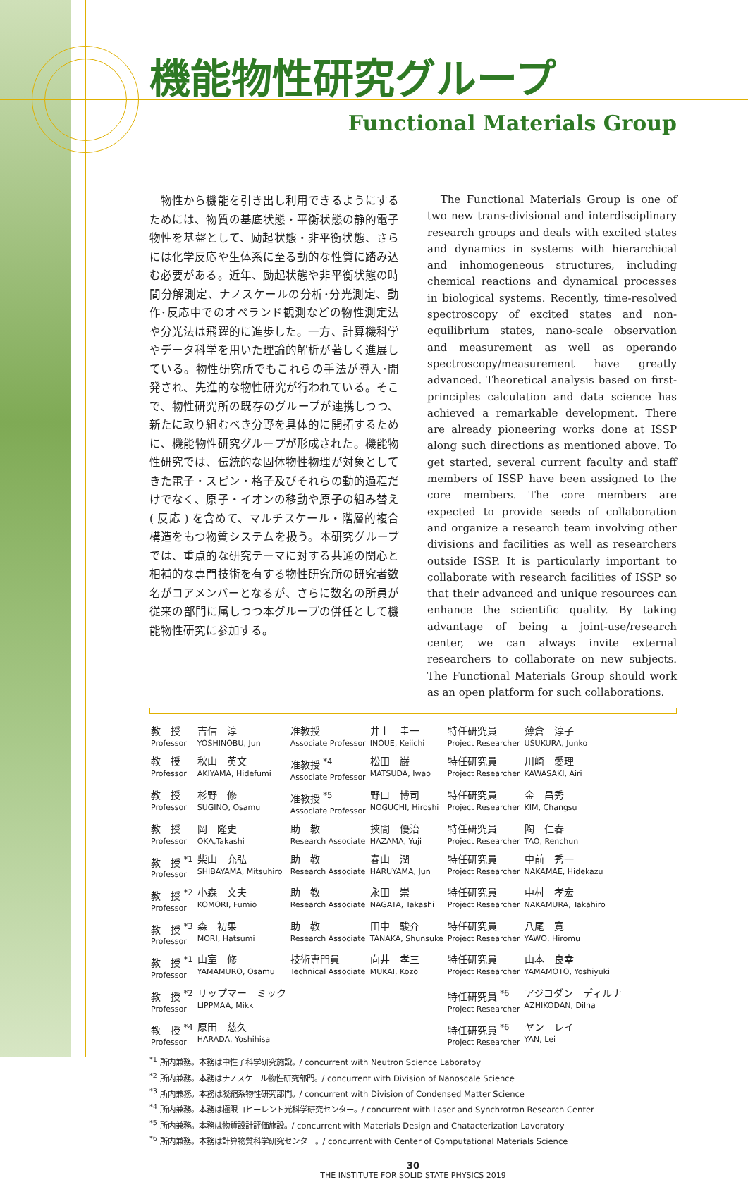機能物性研究グループ
Functional Materials Group
　物性から機能を引き出し利用できるようにするためには、物質の基底状態・平衡状態の静的電子物性を基盤として、励起状態・非平衡状態、さらには化学反応や生体系に至る動的な性質に踏み込む必要がある。近年、励起状態や非平衡状態の時間分解測定、ナノスケールの分析･分光測定、動作･反応中でのオペランド観測などの物性測定法や分光法は飛躍的に進歩した。一方、計算機科学やデータ科学を用いた理論的解析が著しく進展している。物性研究所でもこれらの手法が導入･開発され、先進的な物性研究が行われている。そこで、物性研究所の既存のグループが連携しつつ、新たに取り組むべき分野を具体的に開拓するために、機能物性研究グループが形成された。機能物性研究では、伝統的な固体物性物理が対象としてきた電子・スピン・格子及びそれらの動的過程だけでなく、原子・イオンの移動や原子の組み替え ( 反応 ) を含めて、マルチスケール・階層的複合構造をもつ物質システムを扱う。本研究グループでは、重点的な研究テーマに対する共通の関心と相補的な専門技術を有する物性研究所の研究者数名がコアメンバーとなるが、さらに数名の所員が従来の部門に属しつつ本グループの併任として機能物性研究に参加する。
　The Functional Materials Group is one of two new trans-divisional and interdisciplinary research groups and deals with excited states and dynamics in systems with hierarchical and inhomogeneous structures, including chemical reactions and dynamical processes in biological systems. Recently, time-resolved spectroscopy of excited states and non-equilibrium states, nano-scale observation and measurement as well as operando spectroscopy/measurement have greatly advanced. Theoretical analysis based on first-principles calculation and data science has achieved a remarkable development. There are already pioneering works done at ISSP along such directions as mentioned above. To get started, several current faculty and staff members of ISSP have been assigned to the core members. The core members are expected to provide seeds of collaboration and organize a research team involving other divisions and facilities as well as researchers outside ISSP. It is particularly important to collaborate with research facilities of ISSP so that their advanced and unique resources can enhance the scientific quality. By taking advantage of being a joint-use/research center, we can always invite external researchers to collaborate on new subjects. The Functional Materials Group should work as an open platform for such collaborations.
| 教 授 Professor | 吉信 淳 YOSHINOBU, Jun | 准教授 Associate Professor | 井上 圭一 INOUE, Keiichi | 特任研究員 Project Researcher | 薄倉 淳子 USUKURA, Junko |
| 教 授 Professor | 秋山 英文 AKIYAMA, Hidefumi | 准教授 <sup>*4</sup> Associate Professor | 松田 巌 MATSUDA, Iwao | 特任研究員 Project Researcher | 川崎 愛理 KAWASAKI, Airi |
| 教 授 Professor | 杉野 修 SUGINO, Osamu | 准教授 <sup>*5</sup> Associate Professor | 野口 博司 NOGUCHI, Hiroshi | 特任研究員 Project Researcher | 金 昌秀 KIM, Changsu |
| 教 授 Professor | 岡 隆史 OKA,Takashi | 助 教 Research Associate | 挾間 優治 HAZAMA, Yuji | 特任研究員 Project Researcher | 陶 仁春 TAO, Renchun |
| 教 授 <sup>*1</sup> Professor | 柴山 充弘 SHIBAYAMA, Mitsuhiro | 助 教 Research Associate | 春山 潤 HARUYAMA, Jun | 特任研究員 Project Researcher | 中前 秀一 NAKAMAE, Hidekazu |
| 教 授 <sup>*2</sup> Professor | 小森 文夫 KOMORI, Fumio | 助 教 Research Associate | 永田 崇 NAGATA, Takashi | 特任研究員 Project Researcher | 中村 孝宏 NAKAMURA, Takahiro |
| 教 授 <sup>*3</sup> Professor | 森 初果 MORI, Hatsumi | 助 教 Research Associate | 田中 駿介 TANAKA, Shunsuke | 特任研究員 Project Researcher | 八尾 寛 YAWO, Hiromu |
| 教 授 <sup>*1</sup> Professor | 山室 修 YAMAMURO, Osamu | 技術専門員 Technical Associate | 向井 孝三 MUKAI, Kozo | 特任研究員 Project Researcher | 山本 良幸 YAMAMOTO, Yoshiyuki |
| 教 授 <sup>*2</sup> Professor | リップマー ミック LIPPMAA, Mikk | | | 特任研究員 <sup>*6</sup> Project Researcher | アジコダン ディルナ AZHIKODAN, Dilna |
| 教 授 <sup>*4</sup> Professor | 原田 慈久 HARADA, Yoshihisa | | | 特任研究員 <sup>*6</sup> Project Researcher | ヤン レイ YAN, Lei |
<sup>*1</sup> 所内兼務。本務は中性子科学研究施設。/ concurrent with Neutron Science Laboratoy
<sup>*2</sup> 所内兼務。本務はナノスケール物性研究部門。/ concurrent with Division of Nanoscale Science
<sup>*3</sup> 所内兼務。本務は凝縮系物性研究部門。/ concurrent with Division of Condensed Matter Science
<sup>*4</sup> 所内兼務。本務は極限コヒーレント光科学研究センター。/ concurrent with Laser and Synchrotron Research Center
<sup>*5</sup> 所内兼務。本務は物質設計評価施設。/ concurrent with Materials Design and Chatacterization Lavoratory
<sup>*6</sup> 所内兼務。本務は計算物質科学研究センター。/ concurrent with Center of Computational Materials Science
30
THE INSTITUTE FOR SOLID STATE PHYSICS 2019